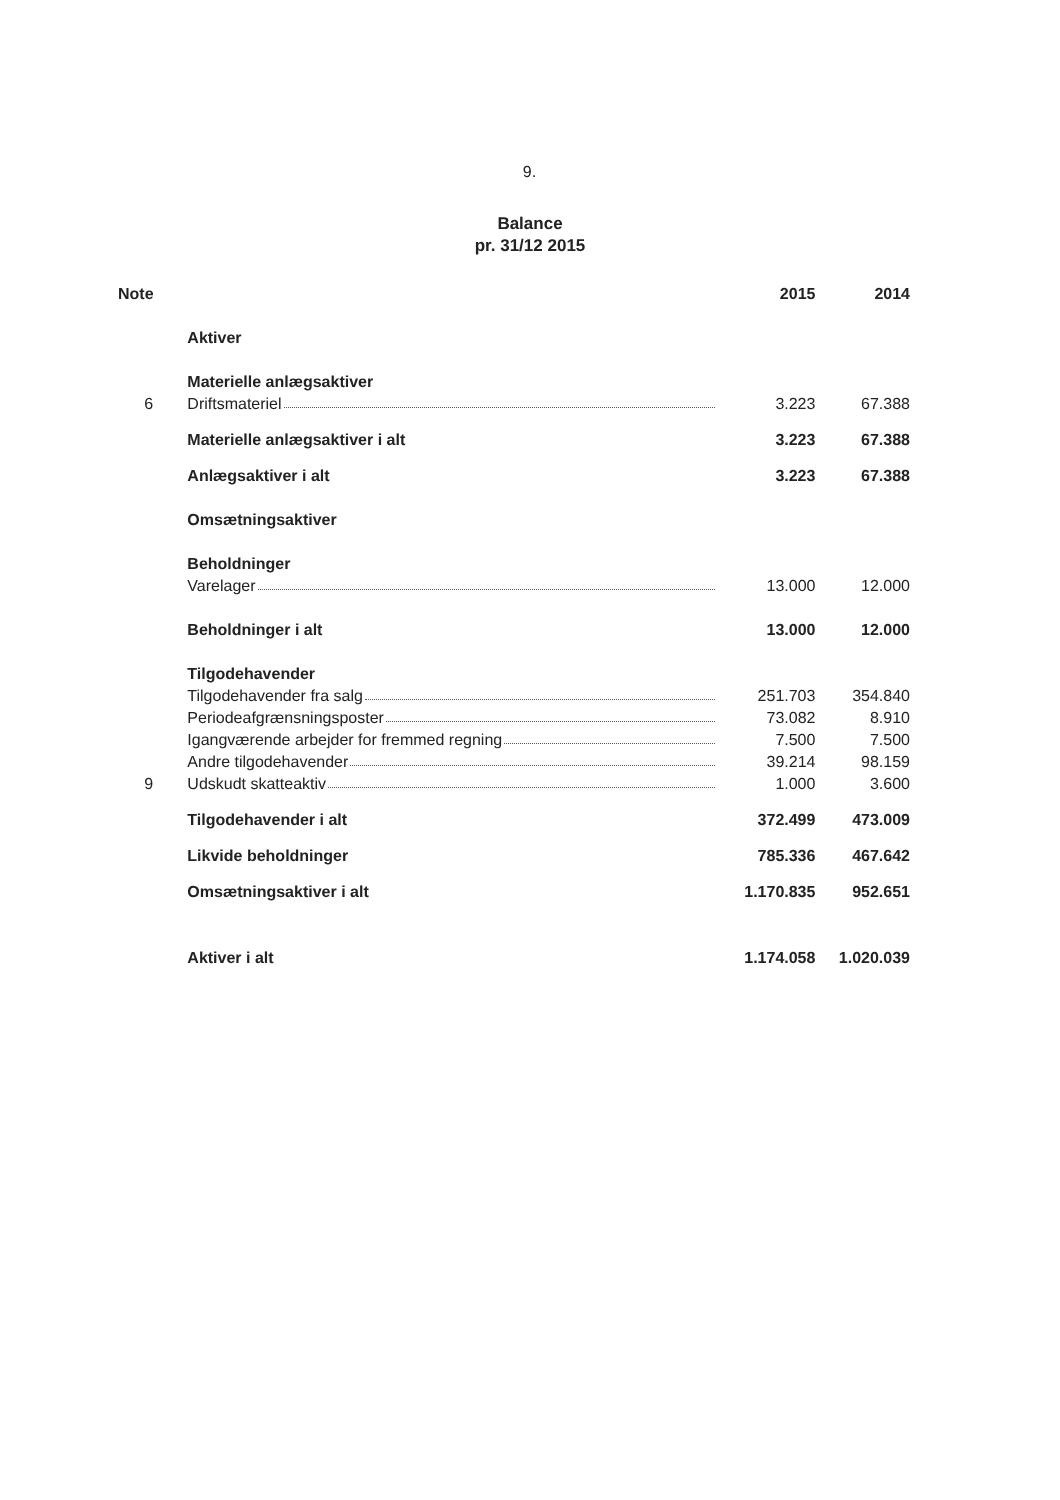9.
Balance
pr. 31/12 2015
| Note | | 2015 | 2014 |
| --- | --- | --- | --- |
| | Aktiver | | |
| | Materielle anlægsaktiver | | |
| 6 | Driftsmateriel | 3.223 | 67.388 |
| | Materielle anlægsaktiver i alt | 3.223 | 67.388 |
| | Anlægsaktiver i alt | 3.223 | 67.388 |
| | Omsætningsaktiver | | |
| | Beholdninger | | |
| | Varelager | 13.000 | 12.000 |
| | Beholdninger i alt | 13.000 | 12.000 |
| | Tilgodehavender | | |
| | Tilgodehavender fra salg | 251.703 | 354.840 |
| | Periodeafgrænsningsposter | 73.082 | 8.910 |
| | Igangværende arbejder for fremmed regning | 7.500 | 7.500 |
| | Andre tilgodehavender | 39.214 | 98.159 |
| 9 | Udskudt skatteaktiv | 1.000 | 3.600 |
| | Tilgodehavender i alt | 372.499 | 473.009 |
| | Likvide beholdninger | 785.336 | 467.642 |
| | Omsætningsaktiver i alt | 1.170.835 | 952.651 |
| | Aktiver i alt | 1.174.058 | 1.020.039 |